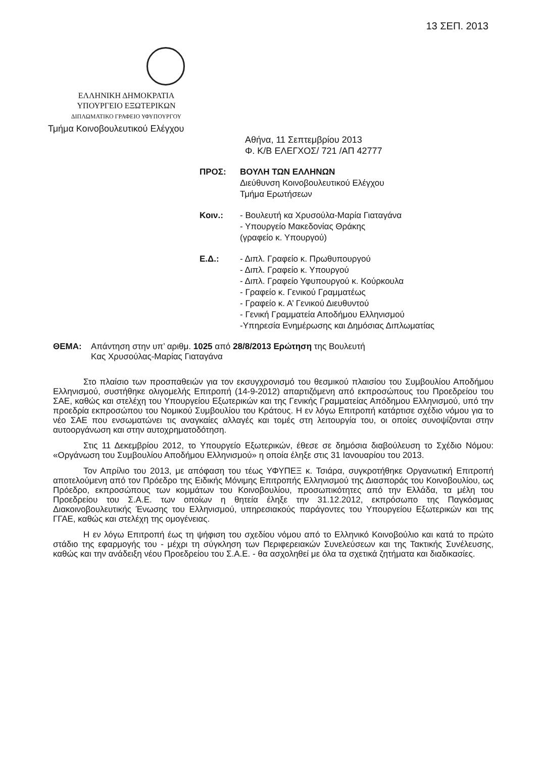13 ΣΕΠ. 2013
ΕΛΛΗΝΙΚΗ ΔΗΜΟΚΡΑΤΙΑ
ΥΠΟΥΡΓΕΙΟ ΕΞΩΤΕΡΙΚΩΝ
ΔΙΠΛΩΜΑΤΙΚΟ ΓΡΑΦΕΙΟ ΥΦΥΠΟΥΡΓΟΥ
Τμήμα Κοινοβουλευτικού Ελέγχου
Αθήνα, 11 Σεπτεμβρίου 2013
Φ. Κ/Β ΕΛΕΓΧΟΣ/ 721 /ΑΠ 42777
ΠΡΟΣ: ΒΟΥΛΗ ΤΩΝ ΕΛΛΗΝΩΝ
Διεύθυνση Κοινοβουλευτικού Ελέγχου
Τμήμα Ερωτήσεων
Κοιν.: - Βουλευτή κα Χρυσούλα-Μαρία Γιαταγάνα
- Υπουργείο Μακεδονίας Θράκης
(γραφείο κ. Υπουργού)
Ε.Δ.: - Διπλ. Γραφείο κ. Πρωθυπουργού
- Διπλ. Γραφείο κ. Υπουργού
- Διπλ. Γραφείο Υφυπουργού κ. Κούρκουλα
- Γραφείο κ. Γενικού Γραμματέως
- Γραφείο κ. Α’ Γενικού Διευθυντού
- Γενική Γραμματεία Αποδήμου Ελληνισμού
-Υπηρεσία Ενημέρωσης και Δημόσιας Διπλωματίας
ΘΕΜΑ: Απάντηση στην υπ’ αριθμ. 1025 από 28/8/2013 Ερώτηση της Βουλευτή
Κας Χρυσούλας-Μαρίας Γιαταγάνα
Στο πλαίσιο των προσπαθειών για τον εκσυγχρονισμό του θεσμικού πλαισίου του Συμβουλίου Αποδήμου Ελληνισμού, συστήθηκε ολιγομελής Επιτροπή (14-9-2012) απαρτιζόμενη από εκπροσώπους του Προεδρείου του ΣΑΕ, καθώς και στελέχη του Υπουργείου Εξωτερικών και της Γενικής Γραμματείας Απόδημου Ελληνισμού, υπό την προεδρία εκπροσώπου του Νομικού Συμβουλίου του Κράτους. Η εν λόγω Επιτροπή κατάρτισε σχέδιο νόμου για το νέο ΣΑΕ που ενσωματώνει τις αναγκαίες αλλαγές και τομές στη λειτουργία του, οι οποίες συνοψίζονται στην αυτοοργάνωση και στην αυτοχρηματοδότηση.
Στις 11 Δεκεμβρίου 2012, το Υπουργείο Εξωτερικών, έθεσε σε δημόσια διαβούλευση το Σχέδιο Νόμου: «Οργάνωση του Συμβουλίου Αποδήμου Ελληνισμού» η οποία έληξε στις 31 Ιανουαρίου του 2013.
Τον Απρίλιο του 2013, με απόφαση του τέως ΥΦΥΠΕΞ κ. Τσιάρα, συγκροτήθηκε Οργανωτική Επιτροπή αποτελούμενη από τον Πρόεδρο της Ειδικής Μόνιμης Επιτροπής Ελληνισμού της Διασποράς του Κοινοβουλίου, ως Πρόεδρο, εκπροσώπους των κομμάτων του Κοινοβουλίου, προσωπικότητες από την Ελλάδα, τα μέλη του Προεδρείου του Σ.Α.Ε. των οποίων η θητεία έληξε την 31.12.2012, εκπρόσωπο της Παγκόσμιας Διακοινοβουλευτικής Ένωσης του Ελληνισμού, υπηρεσιακούς παράγοντες του Υπουργείου Εξωτερικών και της ΓΓΑΕ, καθώς και στελέχη της ομογένειας.
Η εν λόγω Επιτροπή έως τη ψήφιση του σχεδίου νόμου από το Ελληνικό Κοινοβούλιο και κατά το πρώτο στάδιο της εφαρμογής του - μέχρι τη σύγκληση των Περιφερειακών Συνελεύσεων και της Τακτικής Συνέλευσης, καθώς και την ανάδειξη νέου Προεδρείου του Σ.Α.Ε. - θα ασχοληθεί με όλα τα σχετικά ζητήματα και διαδικασίες.